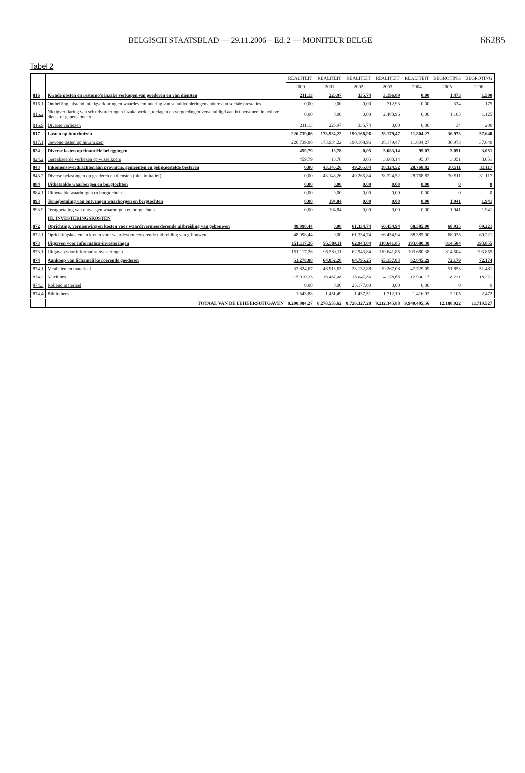BELGISCH STAATSBLAD — 29.11.2006 – Ed. 2 — MONITEUR BELGE 66285
Tabel 2
| | | REALITEIT | REALITEIT | REALITEIT | REALITEIT | REALITEIT | BEGROTING | BEGROTING |
| --- | --- | --- | --- | --- | --- | --- | --- | --- |
| | | 2000 | 2001 | 2002 | 2003 | 2004 | 2005 | 2006 |
| 816 | Kwade posten en restorno's inzake verkopen van goederen en van diensten | 211,13 | 226,97 | 335,74 | 3.196,89 | 0,00 | 1.473 | 1.500 |
| 816.1 | Ontheffing, afstand, nietigverklaring en waardevermindering van schuldvorderingen andere dan sociale prestaties | 0,00 | 0,00 | 0,00 | 712,93 | 0,00 | 334 | 175 |
| 816.2 | Nietigverklaring van schuldvorderingen inzake wedde, toelagen en vergoedingen verschuldigd aan het personeel in actieve dienst of gepensioneerde | 0,00 | 0,00 | 0,00 | 2.483,96 | 0,00 | 1.105 | 1.125 |
| 816.9 | Diverse verliezen | 211,13 | 226,97 | 335,74 | 0,00 | 0,00 | 34 | 200 |
| 817 | Lasten op huurhuizen | 226.739,06 | 173.934,22 | 190.168,96 | 28.179,47 | 11.804,27 | 36.973 | 37.640 |
| 817.1 | Gewone lasten op huurhuizen | 226.739,06 | 173.934,22 | 190.168,96 | 28.179,47 | 11.804,27 | 36.973 | 37.640 |
| 824 | Diverse lasten op financiële beleggingen | 459,79 | 16,78 | 0,05 | 3.683,14 | 95,07 | 3.051 | 3.051 |
| 824.2 | Gerealiseerde verliezen op wisselkoers | 459,79 | 16,78 | 0,05 | 3.683,14 | 95,07 | 3.051 | 3.051 |
| 843 | Inkomensoverdrachten aan provincie, gemeenten en gelijkgestelde besturen | 0,00 | 43.146,26 | 49.265,84 | 28.324,52 | 28.768,82 | 30.511 | 31.117 |
| 843.2 | Diverse belastingen op goederen en diensten (niet limitatief) | 0,00 | 43.146,26 | 49.265,84 | 28.324,52 | 28.768,82 | 30.511 | 31.117 |
| 884 | Uitbetaalde waarborgen en borgtochten | 0,00 | 0,00 | 0,00 | 0,00 | 0,00 | 0 | 0 |
| 884.1 | Uitbetaalde waarborgen en borgtochten | 0,00 | 0,00 | 0,00 | 0,00 | 0,00 | 0 | 0 |
| 893 | Terugbetaling van ontvangen waarborgen en borgtochten | 0,00 | 194,84 | 0,00 | 0,00 | 0,00 | 1.941 | 1.941 |
| 893.9 | Terugbetaling van ontvangen waarborgen en borgtochten | 0,00 | 194,84 | 0,00 | 0,00 | 0,00 | 1.941 | 1.941 |
| | III. INVESTERINGSKOSTEN | | | | | | | |
| 872 | Oprichting, vernieuwing en kosten voor waardevermeerderende uitbreiding van gebouwen | 48.998,44 | 0,00 | 61.334,74 | 66.454,94 | 68.385,00 | 68.935 | 69.221 |
| 872.1 | Oprichtingskosten en kosten voor waardevermeerderende uitbreiding van gebouwen | 48.998,44 | 0,00 | 61.334,74 | 66.454,94 | 68.385,00 | 68.935 | 69.221 |
| 873 | Uitgaven voor informatica-investeringen | 151.117,26 | 95.589,11 | 62.943,84 | 130.641,85 | 193.680,38 | 814.504 | 193.855 |
| 873.1 | Uitgaven voor informaticainvesteringen | 151.117,26 | 95.589,11 | 62.943,84 | 130.641,85 | 193.680,38 | 814.504 | 193.855 |
| 874 | Aankoop van lichamelijke roerende goederen | 51.278,88 | 64.852,20 | 64.795,25 | 65.157,83 | 62.045,29 | 72.179 | 72.174 |
| 874.1 | Meubelen en materiaal | 33.824,67 | 46.913,63 | 23.132,88 | 59.267,08 | 47.729,09 | 51.853 | 51.481 |
| 874.2 | Machines | 15.910,33 | 16.487,08 | 15.047,86 | 4.178,65 | 12.900,17 | 18.221 | 18.221 |
| 874.3 | Rollend materieel | 0,00 | 0,00 | 25.177,00 | 0,00 | 0,00 | 0 | 0 |
| 874.4 | Bibliotheek | 1.543,88 | 1.451,49 | 1.437,51 | 1.712,10 | 1.416,03 | 2.105 | 2.472 |
| | TOTAAL VAN DE BEHEERSUITGAVEN | 8.200.084,27 | 8.276.535,62 | 8.726.327,28 | 9.232.345,88 | 9.940.405,56 | 12.188.022 | 11.710.527 |